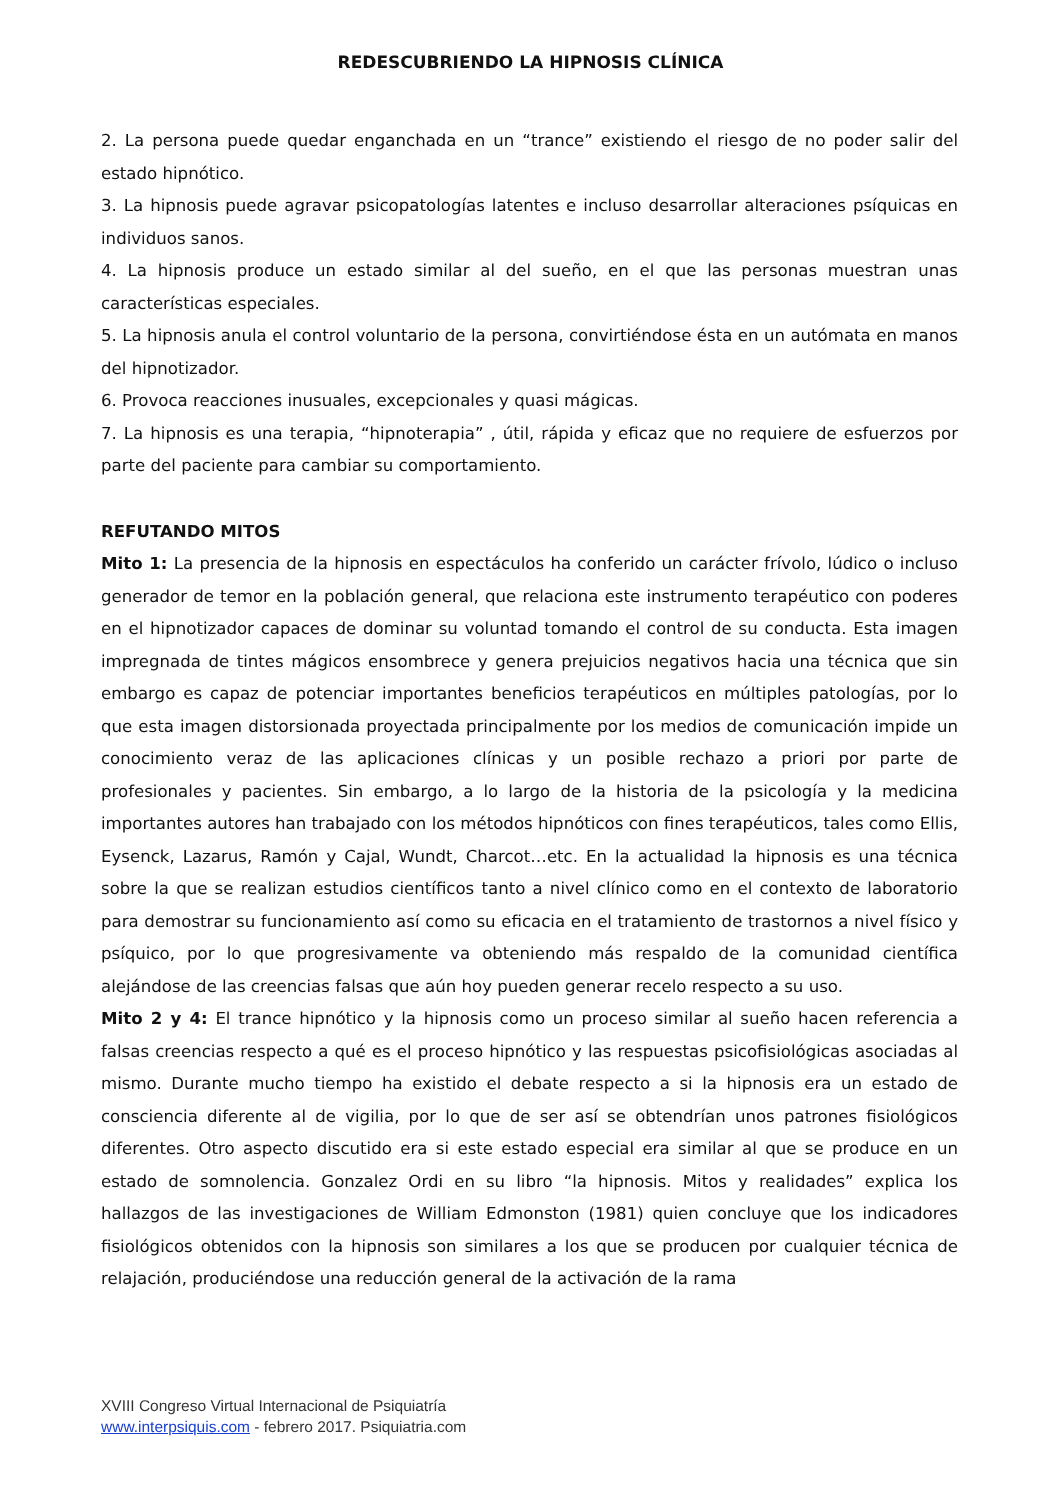REDESCUBRIENDO LA HIPNOSIS CLÍNICA
2. La persona puede quedar enganchada en un “trance” existiendo el riesgo de no poder salir del estado hipnótico.
3. La hipnosis puede agravar psicopatologías latentes e incluso desarrollar alteraciones psíquicas en individuos sanos.
4. La hipnosis produce un estado similar al del sueño, en el que las personas muestran unas características especiales.
5. La hipnosis anula el control voluntario de la persona, convirtiéndose ésta en un autómata en manos del hipnotizador.
6. Provoca reacciones inusuales, excepcionales y quasi mágicas.
7. La hipnosis es una terapia, “hipnoterapia” , útil, rápida y eficaz que no requiere de esfuerzos por parte del paciente para cambiar su comportamiento.
REFUTANDO MITOS
Mito 1: La presencia de la hipnosis en espectáculos ha conferido un carácter frívolo, lúdico o incluso generador de temor en la población general, que relaciona este instrumento terapéutico con poderes en el hipnotizador capaces de dominar su voluntad tomando el control de su conducta. Esta imagen impregnada de tintes mágicos ensombrece y genera prejuicios negativos hacia una técnica que sin embargo es capaz de potenciar importantes beneficios terapéuticos en múltiples patologías, por lo que esta imagen distorsionada proyectada principalmente por los medios de comunicación impide un conocimiento veraz de las aplicaciones clínicas y un posible rechazo a priori por parte de profesionales y pacientes. Sin embargo, a lo largo de la historia de la psicología y la medicina importantes autores han trabajado con los métodos hipnóticos con fines terapéuticos, tales como Ellis, Eysenck, Lazarus, Ramón y Cajal, Wundt, Charcot…etc. En la actualidad la hipnosis es una técnica sobre la que se realizan estudios científicos tanto a nivel clínico como en el contexto de laboratorio para demostrar su funcionamiento así como su eficacia en el tratamiento de trastornos a nivel físico y psíquico, por lo que progresivamente va obteniendo más respaldo de la comunidad científica alejándose de las creencias falsas que aún hoy pueden generar recelo respecto a su uso.
Mito 2 y 4: El trance hipnótico y la hipnosis como un proceso similar al sueño hacen referencia a falsas creencias respecto a qué es el proceso hipnótico y las respuestas psicofisiológicas asociadas al mismo. Durante mucho tiempo ha existido el debate respecto a si la hipnosis era un estado de consciencia diferente al de vigilia, por lo que de ser así se obtendrían unos patrones fisiológicos diferentes. Otro aspecto discutido era si este estado especial era similar al que se produce en un estado de somnolencia. Gonzalez Ordi en su libro “la hipnosis. Mitos y realidades” explica los hallazgos de las investigaciones de William Edmonston (1981) quien concluye que los indicadores fisiológicos obtenidos con la hipnosis son similares a los que se producen por cualquier técnica de relajación, produciéndose una reducción general de la activación de la rama
XVIII Congreso Virtual Internacional de Psiquiatría
www.interpsiquis.com - febrero 2017. Psiquiatria.com